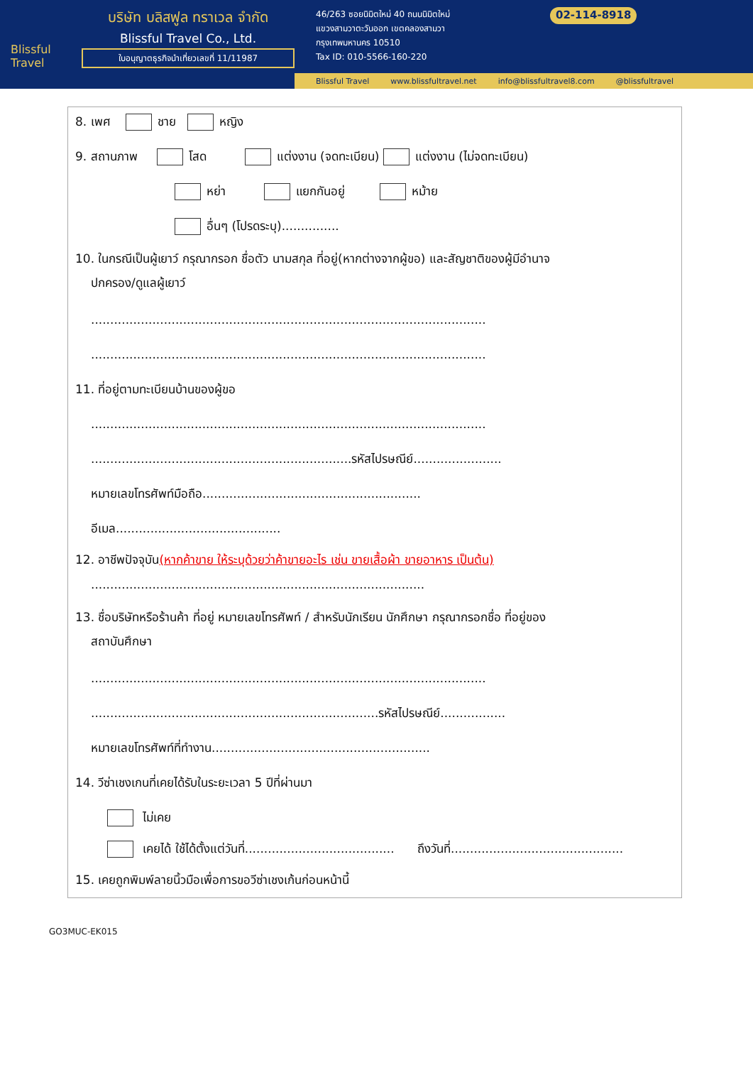Blissful Travel
บริษัท บลิสฟูล ทราเวล จำกัด
Blissful Travel Co., Ltd.
ใบอนุญาตธุรกิจนำเที่ยวเลขที่ 11/11987
46/263 ซอยนิมิตใหม่ 40 ถนนนิมิตใหม่
แขวงสามวาตะวันออก เขตคลองสามวา
กรุงเทพมหานคร 10510
Tax ID: 010-5566-160-220
02-114-8918
Blissful Travel www.blissfultravel.net info@blissfultravel8.com @blissfultravel
8. เพศ ชาย หญิง
9. สถานภาพ โสด แต่งงาน (จดทะเบียน) แต่งงาน (ไม่จดทะเบียน)
หย่า แยกกันอยู่ หม้าย
อื่นๆ (โปรดระบุ)...............
10. ในกรณีเป็นผู้เยาว์ กรุณากรอก ชื่อตัว นามสกุล ที่อยู่(หากต่างจากผู้ขอ) และสัญชาติของผู้มีอำนาจ
ปกครอง/ดูแลผู้เยาว์
.......................................................................................................
.......................................................................................................
11. ที่อยู่ตามทะเบียนบ้านของผู้ขอ
.......................................................................................................
....................................................................รหัสไปรษณีย์.......................
หมายเลขโทรศัพท์มือถือ.........................................................
อีเมล...........................................
12. อาชีพปัจจุบัน(หากค้าขาย ให้ระบุด้วยว่าค้าขายอะไร เช่น ขายเสื้อผ้า ขายอาหาร เป็นต้น)
.......................................................................................
13. ชื่อบริษัทหรือร้านค้า ที่อยู่ หมายเลขโทรศัพท์ / สำหรับนักเรียน นักศึกษา กรุณากรอกชื่อ ที่อยู่ของ
สถาบันศึกษา
.......................................................................................................
...........................................................................รหัสไปรษณีย์.................
หมายเลขโทรศัพท์ที่ทำงาน.........................................................
14. วีซ่าเชงเกนที่เคยได้รับในระยะเวลา 5 ปีที่ผ่านมา
ไม่เคย
เคยได้ ใช้ได้ตั้งแต่วันที่....................................... ถึงวันที่.............................................
15. เคยถูกพิมพ์ลายนิ้วมือเพื่อการขอวีซ่าเชงเก้นก่อนหน้านี้
GO3MUC-EK015